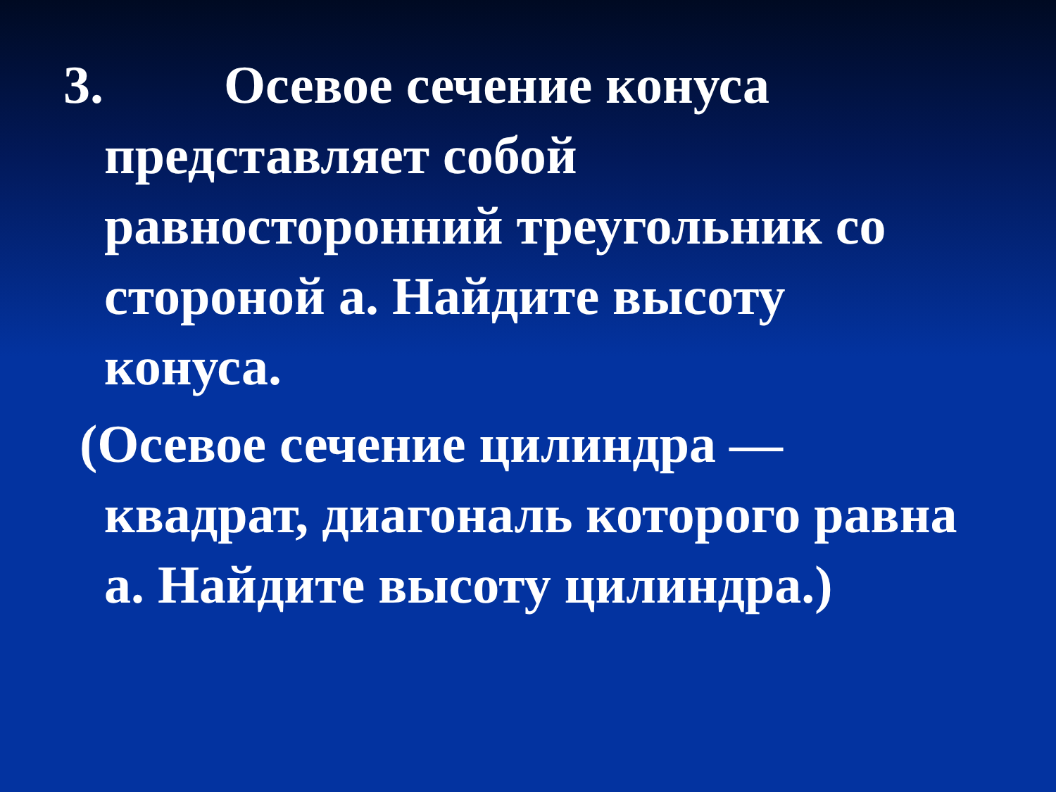3. Осевое сечение конуса представляет собой равносторонний треугольник со стороной а. Найдите высоту конуса.
(Осевое сечение цилиндра — квадрат, диагональ которого равна а. Найдите высоту цилиндра.)